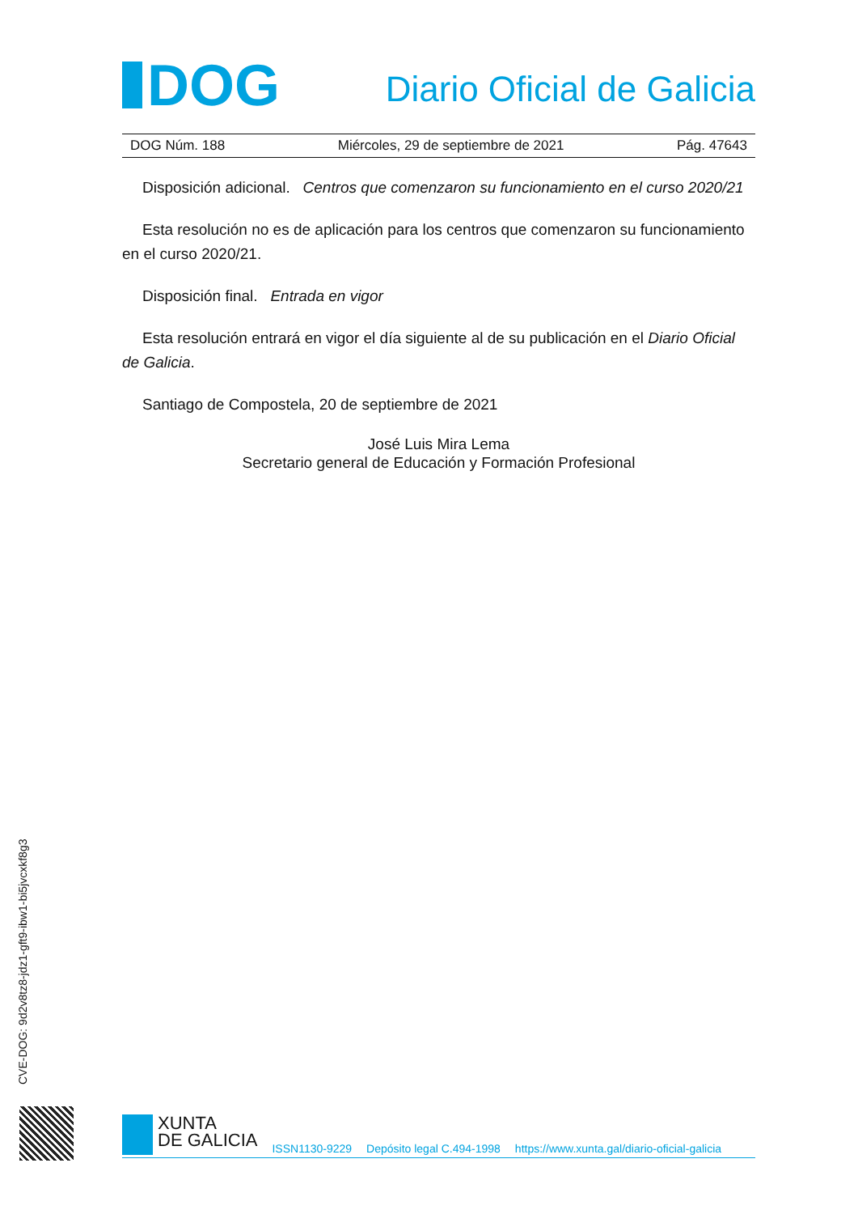DOG
Diario Oficial de Galicia
DOG Núm. 188 Miércoles, 29 de septiembre de 2021 Pág. 47643
Disposición adicional. Centros que comenzaron su funcionamiento en el curso 2020/21
Esta resolución no es de aplicación para los centros que comenzaron su funcionamiento en el curso 2020/21.
Disposición final. Entrada en vigor
Esta resolución entrará en vigor el día siguiente al de su publicación en el Diario Oficial de Galicia.
Santiago de Compostela, 20 de septiembre de 2021
José Luis Mira Lema
Secretario general de Educación y Formación Profesional
CVE-DOG: 9d2v8tz8-jdz1-gft9-ibw1-bi5jvcxkf8g3
XUNTA
DE GALICIA
ISSN1130-9229 Depósito legal C.494-1998 https://www.xunta.gal/diario-oficial-galicia